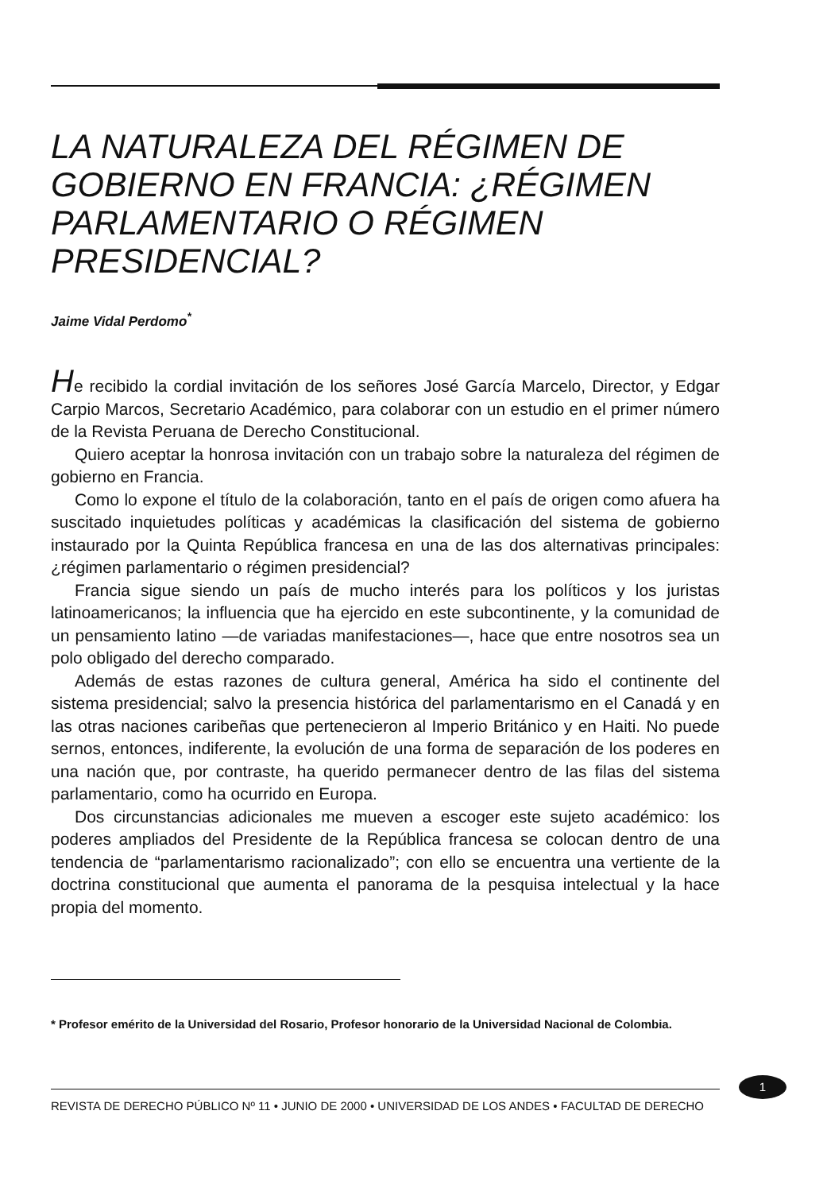LA NATURALEZA DEL RÉGIMEN DE GOBIERNO EN FRANCIA: ¿RÉGIMEN PARLAMENTARIO O RÉGIMEN PRESIDENCIAL?
Jaime Vidal Perdomo<sup>*</sup>
He recibido la cordial invitación de los señores José García Marcelo, Director, y Edgar Carpio Marcos, Secretario Académico, para colaborar con un estudio en el primer número de la Revista Peruana de Derecho Constitucional.
Quiero aceptar la honrosa invitación con un trabajo sobre la naturaleza del régimen de gobierno en Francia.
Como lo expone el título de la colaboración, tanto en el país de origen como afuera ha suscitado inquietudes políticas y académicas la clasificación del sistema de gobierno instaurado por la Quinta República francesa en una de las dos alternativas principales: ¿régimen parlamentario o régimen presidencial?
Francia sigue siendo un país de mucho interés para los políticos y los juristas latinoamericanos; la influencia que ha ejercido en este subcontinente, y la comunidad de un pensamiento latino —de variadas manifestaciones—, hace que entre nosotros sea un polo obligado del derecho comparado.
Además de estas razones de cultura general, América ha sido el continente del sistema presidencial; salvo la presencia histórica del parlamentarismo en el Canadá y en las otras naciones caribeñas que pertenecieron al Imperio Británico y en Haiti. No puede sernos, entonces, indiferente, la evolución de una forma de separación de los poderes en una nación que, por contraste, ha querido permanecer dentro de las filas del sistema parlamentario, como ha ocurrido en Europa.
Dos circunstancias adicionales me mueven a escoger este sujeto académico: los poderes ampliados del Presidente de la República francesa se colocan dentro de una tendencia de “parlamentarismo racionalizado”; con ello se encuentra una vertiente de la doctrina constitucional que aumenta el panorama de la pesquisa intelectual y la hace propia del momento.
* Profesor emérito de la Universidad del Rosario, Profesor honorario de la Universidad Nacional de Colombia.
1
REVISTA DE DERECHO PÚBLICO Nº 11 • JUNIO DE 2000 • UNIVERSIDAD DE LOS ANDES • FACULTAD DE DERECHO